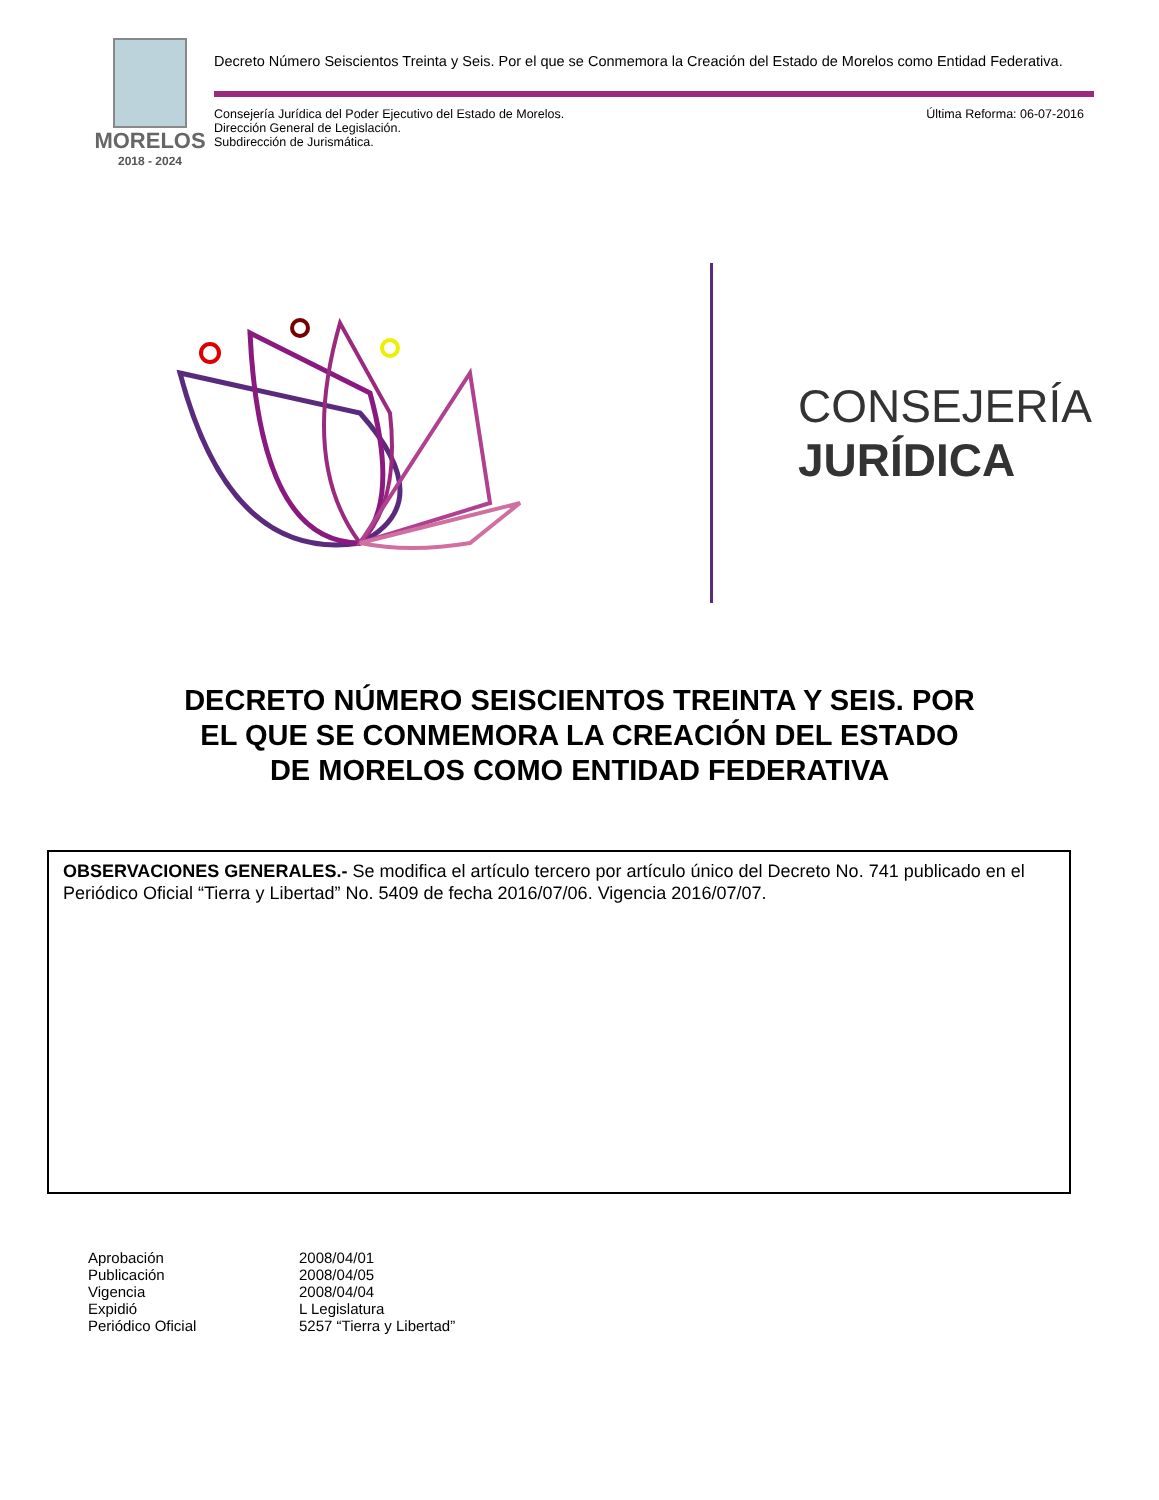MORELOS
2018 - 2024
Decreto Número Seiscientos Treinta y Seis. Por el que se Conmemora la Creación del Estado de Morelos como Entidad Federativa.
Consejería Jurídica del Poder Ejecutivo del Estado de Morelos.
Dirección General de Legislación.
Subdirección de Jurismática.
Última Reforma: 06-07-2016
CONSEJERÍA
JURÍDICA
DECRETO NÚMERO SEISCIENTOS TREINTA Y SEIS. POR
EL QUE SE CONMEMORA LA CREACIÓN DEL ESTADO
DE MORELOS COMO ENTIDAD FEDERATIVA
OBSERVACIONES GENERALES.- Se modifica el artículo tercero por artículo único del Decreto No. 741 publicado en el Periódico Oficial “Tierra y Libertad” No. 5409 de fecha 2016/07/06. Vigencia 2016/07/07.
| Aprobación | 2008/04/01 |
| Publicación | 2008/04/05 |
| Vigencia | 2008/04/04 |
| Expidió | L Legislatura |
| Periódico Oficial | 5257 “Tierra y Libertad” |